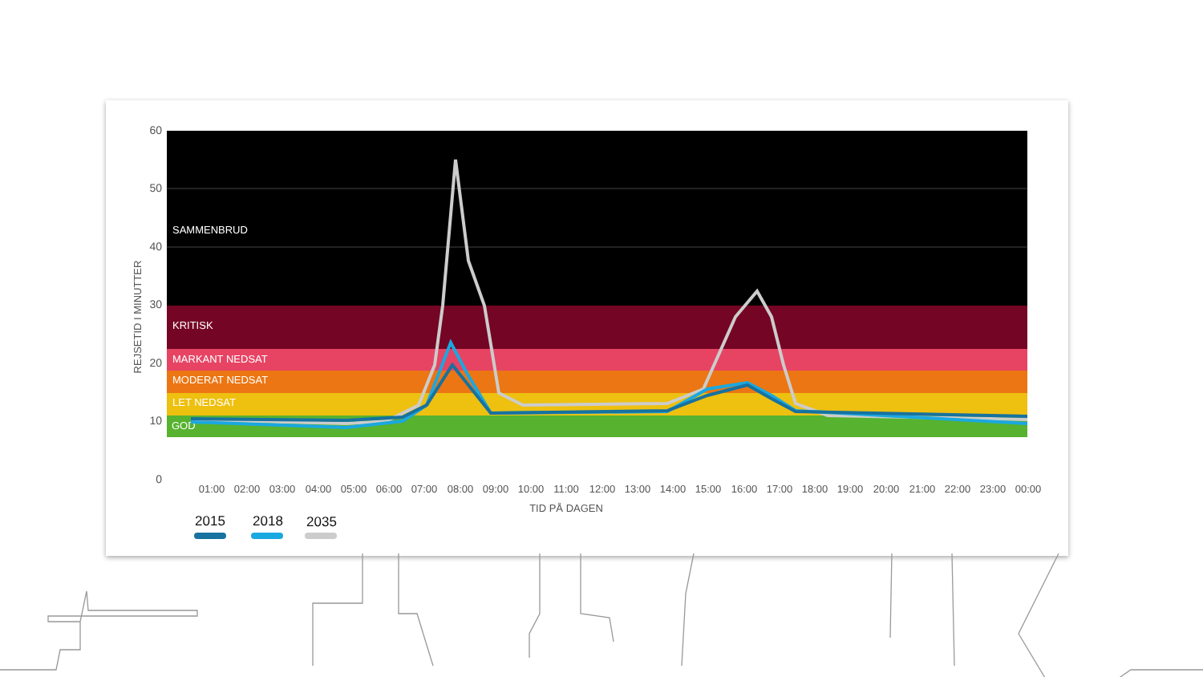60
50
40
30
20
10
0
REJSETID I MINUTTER
SAMMENBRUD
KRITISK
MARKANT NEDSAT
MODERAT NEDSAT
LET NEDSAT
GOD
01:00
02:00
03:00
04:00
05:00
06:00
07:00
08:00
09:00
10:00
11:00
12:00
13:00
14:00
15:00
16:00
17:00
18:00
19:00
20:00
21:00
22:00
23:00
00:00
TID PÅ DAGEN
2015
2018
2035